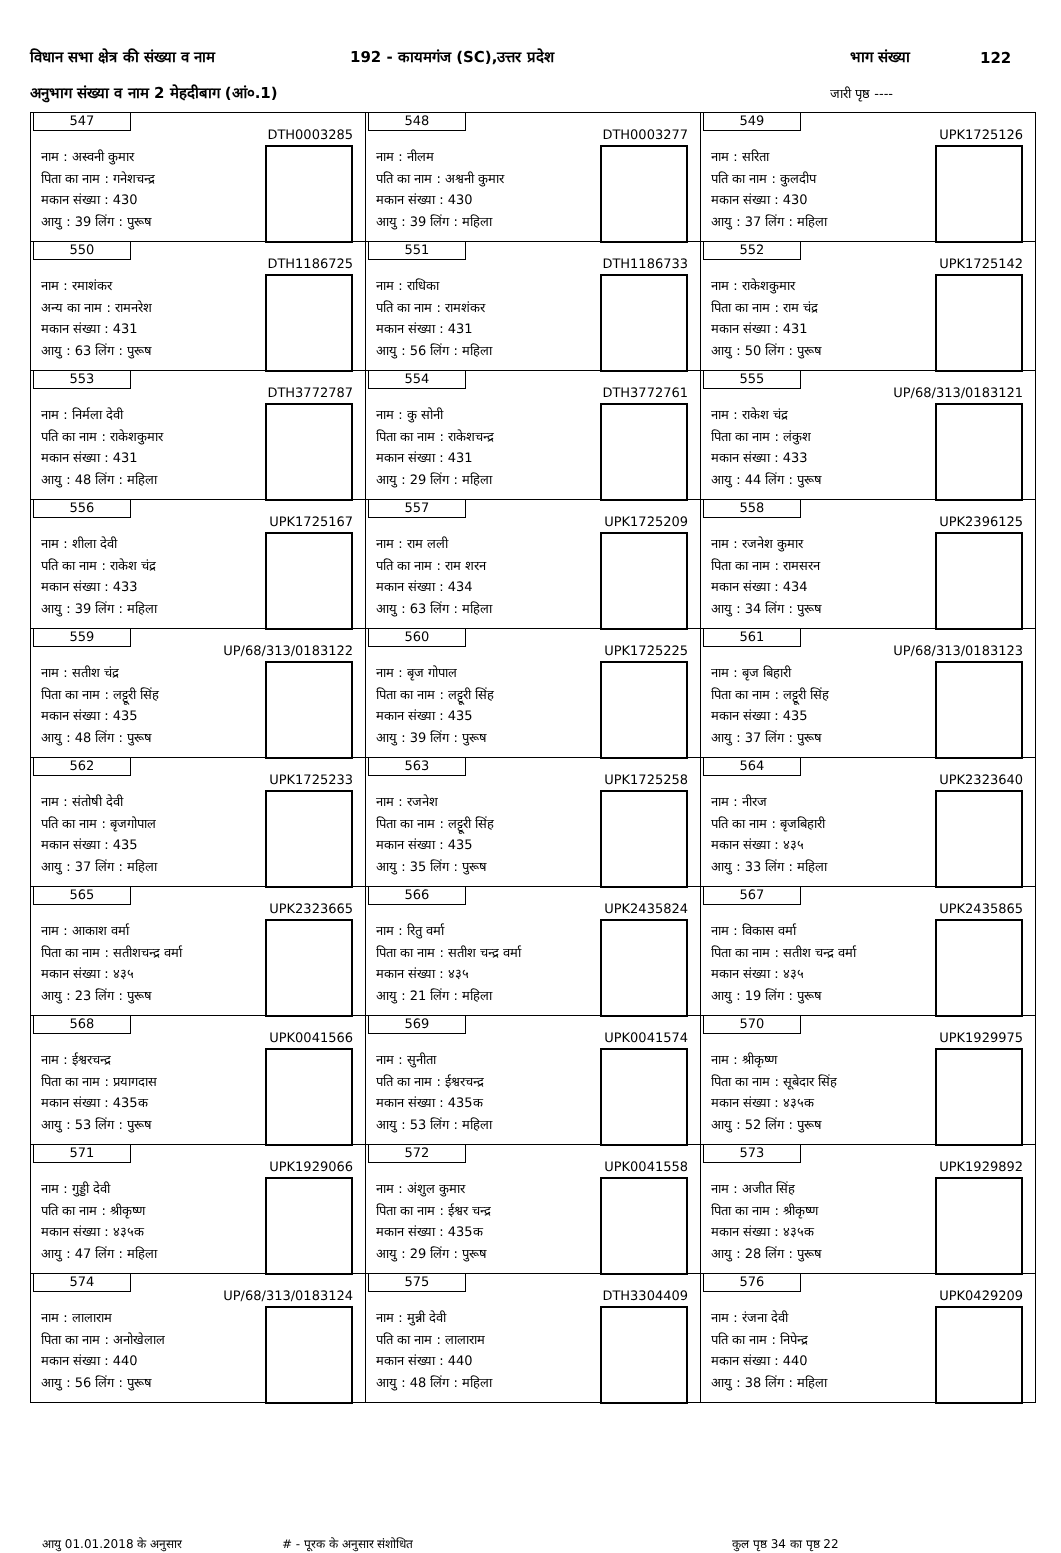विधान सभा क्षेत्र की संख्या व नाम 192 - कायमगंज (SC),उत्तर प्रदेश भाग संख्या 122
अनुभाग संख्या व नाम 2 मेहदीबाग (आं०.1) जारी पृष्ठ ----
| 547 DTH0003285 नाम : अस्वनी कुमार पिता का नाम : गनेशचन्द्र मकान संख्या : 430 आयु : 39 लिंग : पुरूष | 548 DTH0003277 नाम : नीलम पति का नाम : अश्वनी कुमार मकान संख्या : 430 आयु : 39 लिंग : महिला | 549 UPK1725126 नाम : सरिता पति का नाम : कुलदीप मकान संख्या : 430 आयु : 37 लिंग : महिला |
| 550 DTH1186725 नाम : रमाशंकर अन्य का नाम : रामनरेश मकान संख्या : 431 आयु : 63 लिंग : पुरूष | 551 DTH1186733 नाम : राधिका पति का नाम : रामशंकर मकान संख्या : 431 आयु : 56 लिंग : महिला | 552 UPK1725142 नाम : राकेशकुमार पिता का नाम : राम चंद्र मकान संख्या : 431 आयु : 50 लिंग : पुरूष |
| 553 DTH3772787 नाम : निर्मला देवी पति का नाम : राकेशकुमार मकान संख्या : 431 आयु : 48 लिंग : महिला | 554 DTH3772761 नाम : कु सोनी पिता का नाम : राकेशचन्द्र मकान संख्या : 431 आयु : 29 लिंग : महिला | 555 UP/68/313/0183121 नाम : राकेश चंद्र पिता का नाम : लंकुश मकान संख्या : 433 आयु : 44 लिंग : पुरूष |
| 556 UPK1725167 नाम : शीला देवी पति का नाम : राकेश चंद्र मकान संख्या : 433 आयु : 39 लिंग : महिला | 557 UPK1725209 नाम : राम लली पति का नाम : राम शरन मकान संख्या : 434 आयु : 63 लिंग : महिला | 558 UPK2396125 नाम : रजनेश कुमार पिता का नाम : रामसरन मकान संख्या : 434 आयु : 34 लिंग : पुरूष |
| 559 UP/68/313/0183122 नाम : सतीश चंद्र पिता का नाम : लट्टूरी सिंह मकान संख्या : 435 आयु : 48 लिंग : पुरूष | 560 UPK1725225 नाम : बृज गोपाल पिता का नाम : लट्टूरी सिंह मकान संख्या : 435 आयु : 39 लिंग : पुरूष | 561 UP/68/313/0183123 नाम : बृज बिहारी पिता का नाम : लट्टूरी सिंह मकान संख्या : 435 आयु : 37 लिंग : पुरूष |
| 562 UPK1725233 नाम : संतोषी देवी पति का नाम : बृजगोपाल मकान संख्या : 435 आयु : 37 लिंग : महिला | 563 UPK1725258 नाम : रजनेश पिता का नाम : लट्टूरी सिंह मकान संख्या : 435 आयु : 35 लिंग : पुरूष | 564 UPK2323640 नाम : नीरज पति का नाम : बृजबिहारी मकान संख्या : ४३५ आयु : 33 लिंग : महिला |
| 565 UPK2323665 नाम : आकाश वर्मा पिता का नाम : सतीशचन्द्र वर्मा मकान संख्या : ४३५ आयु : 23 लिंग : पुरूष | 566 UPK2435824 नाम : रितु वर्मा पिता का नाम : सतीश चन्द्र वर्मा मकान संख्या : ४३५ आयु : 21 लिंग : महिला | 567 UPK2435865 नाम : विकास वर्मा पिता का नाम : सतीश चन्द्र वर्मा मकान संख्या : ४३५ आयु : 19 लिंग : पुरूष |
| 568 UPK0041566 नाम : ईश्वरचन्द्र पिता का नाम : प्रयागदास मकान संख्या : 435क आयु : 53 लिंग : पुरूष | 569 UPK0041574 नाम : सुनीता पति का नाम : ईश्वरचन्द्र मकान संख्या : 435क आयु : 53 लिंग : महिला | 570 UPK1929975 नाम : श्रीकृष्ण पिता का नाम : सूबेदार सिंह मकान संख्या : ४३५क आयु : 52 लिंग : पुरूष |
| 571 UPK1929066 नाम : गुड्डी देवी पति का नाम : श्रीकृष्ण मकान संख्या : ४३५क आयु : 47 लिंग : महिला | 572 UPK0041558 नाम : अंशुल कुमार पिता का नाम : ईश्वर चन्द्र मकान संख्या : 435क आयु : 29 लिंग : पुरूष | 573 UPK1929892 नाम : अजीत सिंह पिता का नाम : श्रीकृष्ण मकान संख्या : ४३५क आयु : 28 लिंग : पुरूष |
| 574 UP/68/313/0183124 नाम : लालाराम पिता का नाम : अनोखेलाल मकान संख्या : 440 आयु : 56 लिंग : पुरूष | 575 DTH3304409 नाम : मुन्नी देवी पति का नाम : लालाराम मकान संख्या : 440 आयु : 48 लिंग : महिला | 576 UPK0429209 नाम : रंजना देवी पति का नाम : निपेन्द्र मकान संख्या : 440 आयु : 38 लिंग : महिला |
आयु 01.01.2018 के अनुसार # - पूरक के अनुसार संशोधित कुल पृष्ठ 34 का पृष्ठ 22